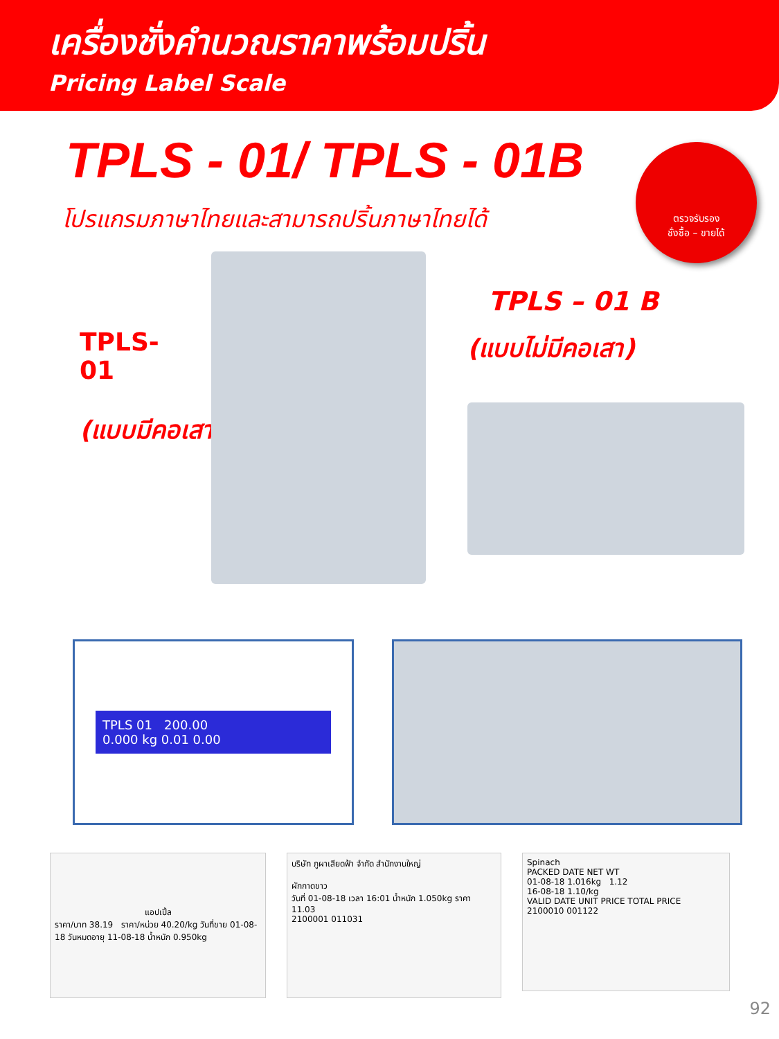เครื่องชั่งคำนวณราคาพร้อมปริ้น
Pricing Label Scale
TPLS - 01/ TPLS - 01B
โปรแกรมภาษาไทยและสามารถปริ้นภาษาไทยได้
ตรวจรับรอง
ชั่งซื้อ – ขายได้
TPLS-01
(แบบมีคอเสา)
TPLS – 01 B
(แบบไม่มีคอเสา)
TPLS 01 200.00
0.000 kg 0.01 0.00
แอปเปิ้ล
ราคา/บาท 38.19 ราคา/หน่วย 40.20/kg วันที่ขาย 01-08-18 วันหมดอายุ 11-08-18 น้ำหนัก 0.950kg
บริษัท ภูผาเสียดฟ้า จำกัด สำนักงานใหญ่
ผักกาดขาว
วันที่ 01-08-18 เวลา 16:01 น้ำหนัก 1.050kg ราคา 11.03
2100001 011031
Spinach
PACKED DATE NET WT
01-08-18 1.016kg 1.12
16-08-18 1.10/kg
VALID DATE UNIT PRICE TOTAL PRICE
2100010 001122
92